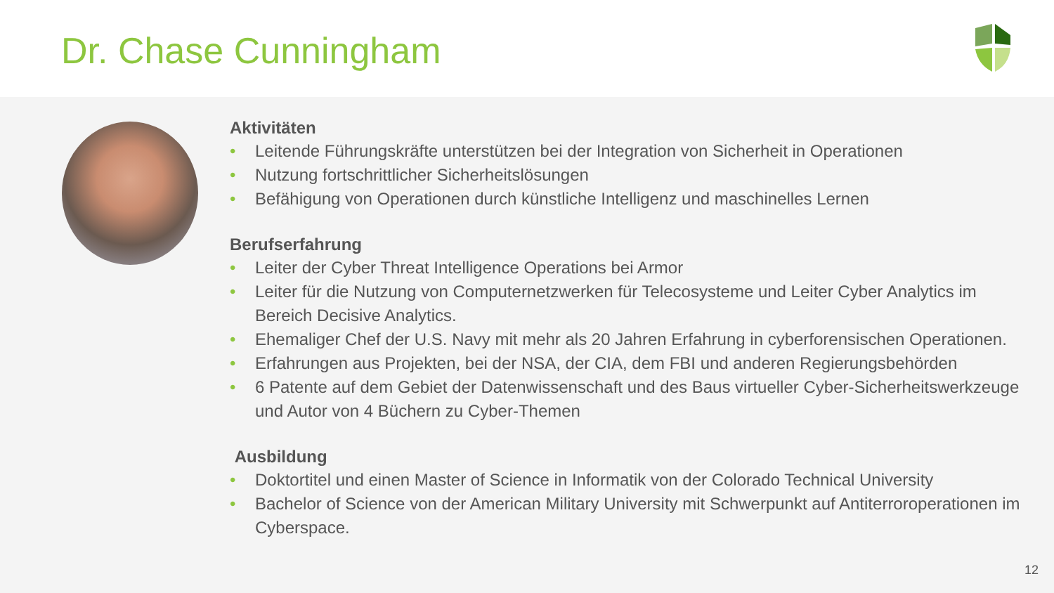Dr. Chase Cunningham
Aktivitäten
• Leitende Führungskräfte unterstützen bei der Integration von Sicherheit in Operationen
• Nutzung fortschrittlicher Sicherheitslösungen
• Befähigung von Operationen durch künstliche Intelligenz und maschinelles Lernen
Berufserfahrung
• Leiter der Cyber Threat Intelligence Operations bei Armor
• Leiter für die Nutzung von Computernetzwerken für Telecosysteme und Leiter Cyber Analytics im Bereich Decisive Analytics.
• Ehemaliger Chef der U.S. Navy mit mehr als 20 Jahren Erfahrung in cyberforensischen Operationen.
• Erfahrungen aus Projekten, bei der NSA, der CIA, dem FBI und anderen Regierungsbehörden
• 6 Patente auf dem Gebiet der Datenwissenschaft und des Baus virtueller Cyber-Sicherheitswerkzeuge und Autor von 4 Büchern zu Cyber-Themen
Ausbildung
• Doktortitel und einen Master of Science in Informatik von der Colorado Technical University
• Bachelor of Science von der American Military University mit Schwerpunkt auf Antiterroroperationen im Cyberspace.
12